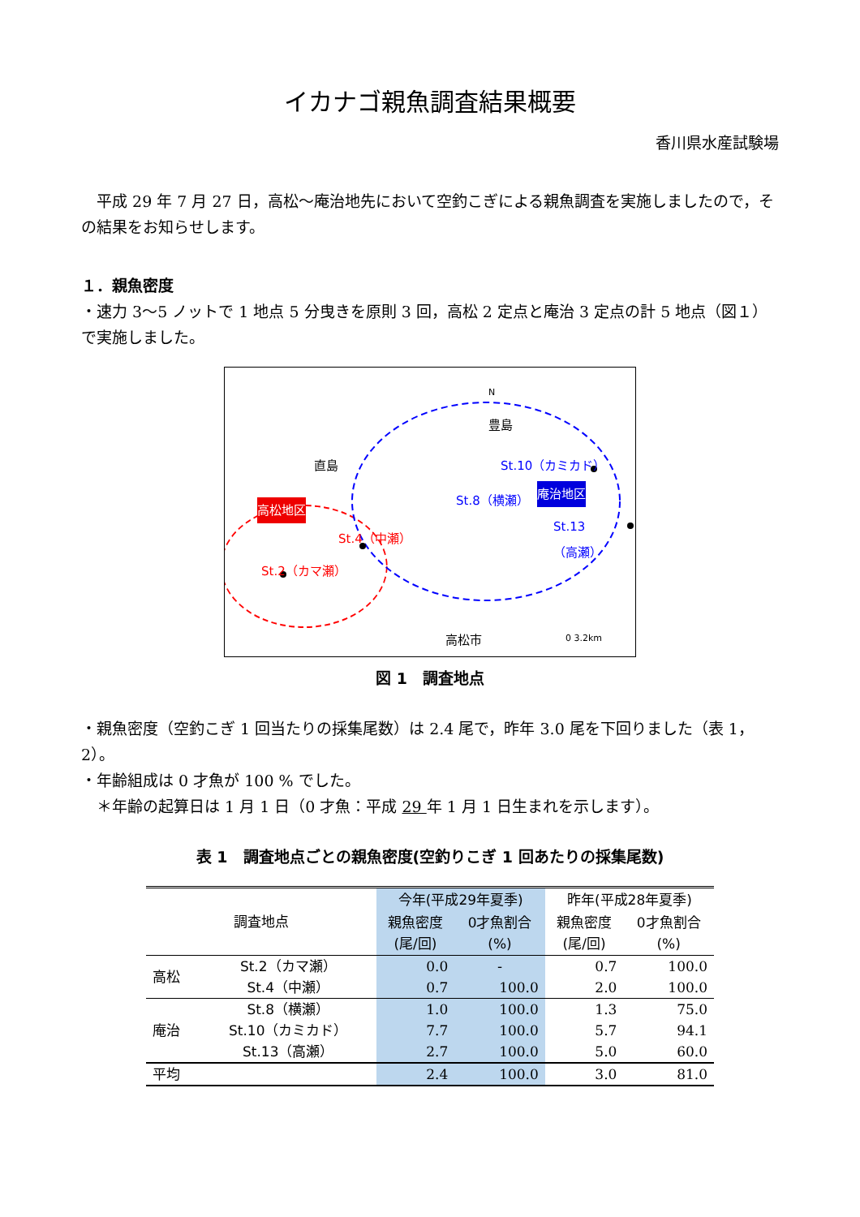イカナゴ親魚調査結果概要
香川県水産試験場
　平成 29 年 7 月 27 日，高松～庵治地先において空釣こぎによる親魚調査を実施しましたので，その結果をお知らせします。
１．親魚密度
・速力 3～5 ノットで 1 地点 5 分曳きを原則 3 回，高松 2 定点と庵治 3 定点の計 5 地点（図１）で実施しました。
豊島
直島
高松地区
St.4（中瀬）
St.2（カマ瀬）
St.10（カミカド）
St.8（横瀬） 庵治地区
St.13
（高瀬）
高松市 0 3.2km
N
図 1　調査地点
・親魚密度（空釣こぎ 1 回当たりの採集尾数）は 2.4 尾で，昨年 3.0 尾を下回りました（表 1，2）。
・年齢組成は 0 才魚が 100 % でした。
　＊年齢の起算日は 1 月 1 日（0 才魚：平成 29 年 1 月 1 日生まれを示します）。
表 1　調査地点ごとの親魚密度(空釣りこぎ 1 回あたりの採集尾数)
| 調査地点 | | 今年(平成29年夏季) | | 昨年(平成28年夏季) | |
| --- | --- | --- | --- | --- | --- |
| | | 親魚密度 (尾/回) | 0才魚割合 (%) | 親魚密度 (尾/回) | 0才魚割合 (%) |
| 高松 | St.2（カマ瀬） | 0.0 | - | 0.7 | 100.0 |
| | St.4（中瀬） | 0.7 | 100.0 | 2.0 | 100.0 |
| 庵治 | St.8（横瀬） | 1.0 | 100.0 | 1.3 | 75.0 |
| | St.10（カミカド） | 7.7 | 100.0 | 5.7 | 94.1 |
| | St.13（高瀬） | 2.7 | 100.0 | 5.0 | 60.0 |
| 平均 | | 2.4 | 100.0 | 3.0 | 81.0 |